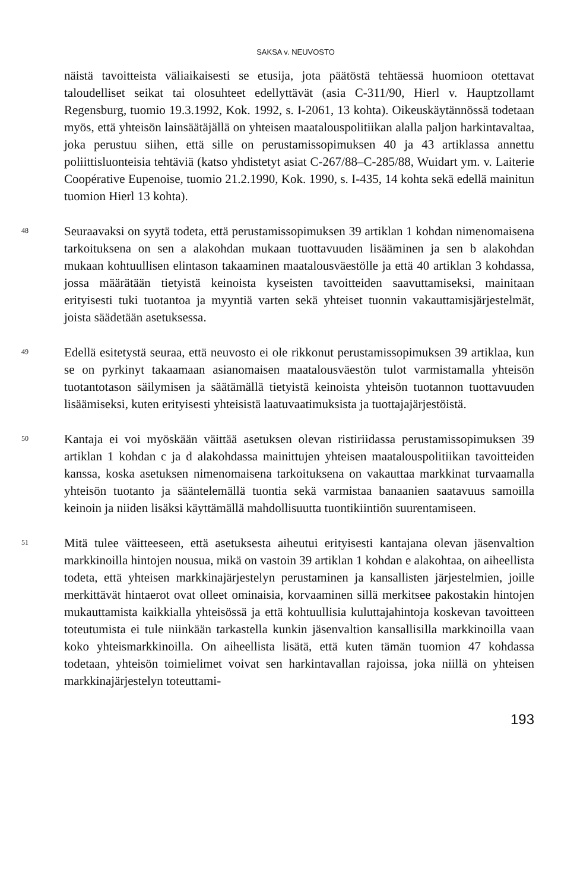SAKSA v. NEUVOSTO
näistä tavoitteista väliaikaisesti se etusija, jota päätöstä tehtäessä huomioon otettavat taloudelliset seikat tai olosuhteet edellyttävät (asia C-311/90, Hierl v. Hauptzollamt Regensburg, tuomio 19.3.1992, Kok. 1992, s. I-2061, 13 kohta). Oikeuskäytännössä todetaan myös, että yhteisön lainsäätäjällä on yhteisen maatalouspolitiikan alalla paljon harkintavaltaa, joka perustuu siihen, että sille on perustamissopimuksen 40 ja 43 artiklassa annettu poliittisluonteisia tehtäviä (katso yhdistetyt asiat C-267/88–C-285/88, Wuidart ym. v. Laiterie Coopérative Eupenoise, tuomio 21.2.1990, Kok. 1990, s. I-435, 14 kohta sekä edellä mainitun tuomion Hierl 13 kohta).
48
Seuraavaksi on syytä todeta, että perustamissopimuksen 39 artiklan 1 kohdan nimenomaisena tarkoituksena on sen a alakohdan mukaan tuottavuuden lisääminen ja sen b alakohdan mukaan kohtuullisen elintason takaaminen maatalousväestölle ja että 40 artiklan 3 kohdassa, jossa määrätään tietyistä keinoista kyseisten tavoitteiden saavuttamiseksi, mainitaan erityisesti tuki tuotantoa ja myyntiä varten sekä yhteiset tuonnin vakauttamisjärjestelmät, joista säädetään asetuksessa.
49
Edellä esitetystä seuraa, että neuvosto ei ole rikkonut perustamissopimuksen 39 artiklaa, kun se on pyrkinyt takaamaan asianomaisen maatalousväestön tulot varmistamalla yhteisön tuotantotason säilymisen ja säätämällä tietyistä keinoista yhteisön tuotannon tuottavuuden lisäämiseksi, kuten erityisesti yhteisistä laatuvaatimuksista ja tuottajajärjestöistä.
50
Kantaja ei voi myöskään väittää asetuksen olevan ristiriidassa perustamissopimuksen 39 artiklan 1 kohdan c ja d alakohdassa mainittujen yhteisen maatalouspolitiikan tavoitteiden kanssa, koska asetuksen nimenomaisena tarkoituksena on vakauttaa markkinat turvaamalla yhteisön tuotanto ja sääntelemällä tuontia sekä varmistaa banaanien saatavuus samoilla keinoin ja niiden lisäksi käyttämällä mahdollisuutta tuontikiintiön suurentamiseen.
51
Mitä tulee väitteeseen, että asetuksesta aiheutui erityisesti kantajana olevan jäsenvaltion markkinoilla hintojen nousua, mikä on vastoin 39 artiklan 1 kohdan e alakohtaa, on aiheellista todeta, että yhteisen markkinajärjestelyn perustaminen ja kansallisten järjestelmien, joille merkittävät hintaerot ovat olleet ominaisia, korvaaminen sillä merkitsee pakostakin hintojen mukauttamista kaikkialla yhteisössä ja että kohtuullisia kuluttajahintoja koskevan tavoitteen toteutumista ei tule niinkään tarkastella kunkin jäsenvaltion kansallisilla markkinoilla vaan koko yhteismarkkinoilla. On aiheellista lisätä, että kuten tämän tuomion 47 kohdassa todetaan, yhteisön toimielimet voivat sen harkintavallan rajoissa, joka niillä on yhteisen markkinajärjestelyn toteuttami-
193